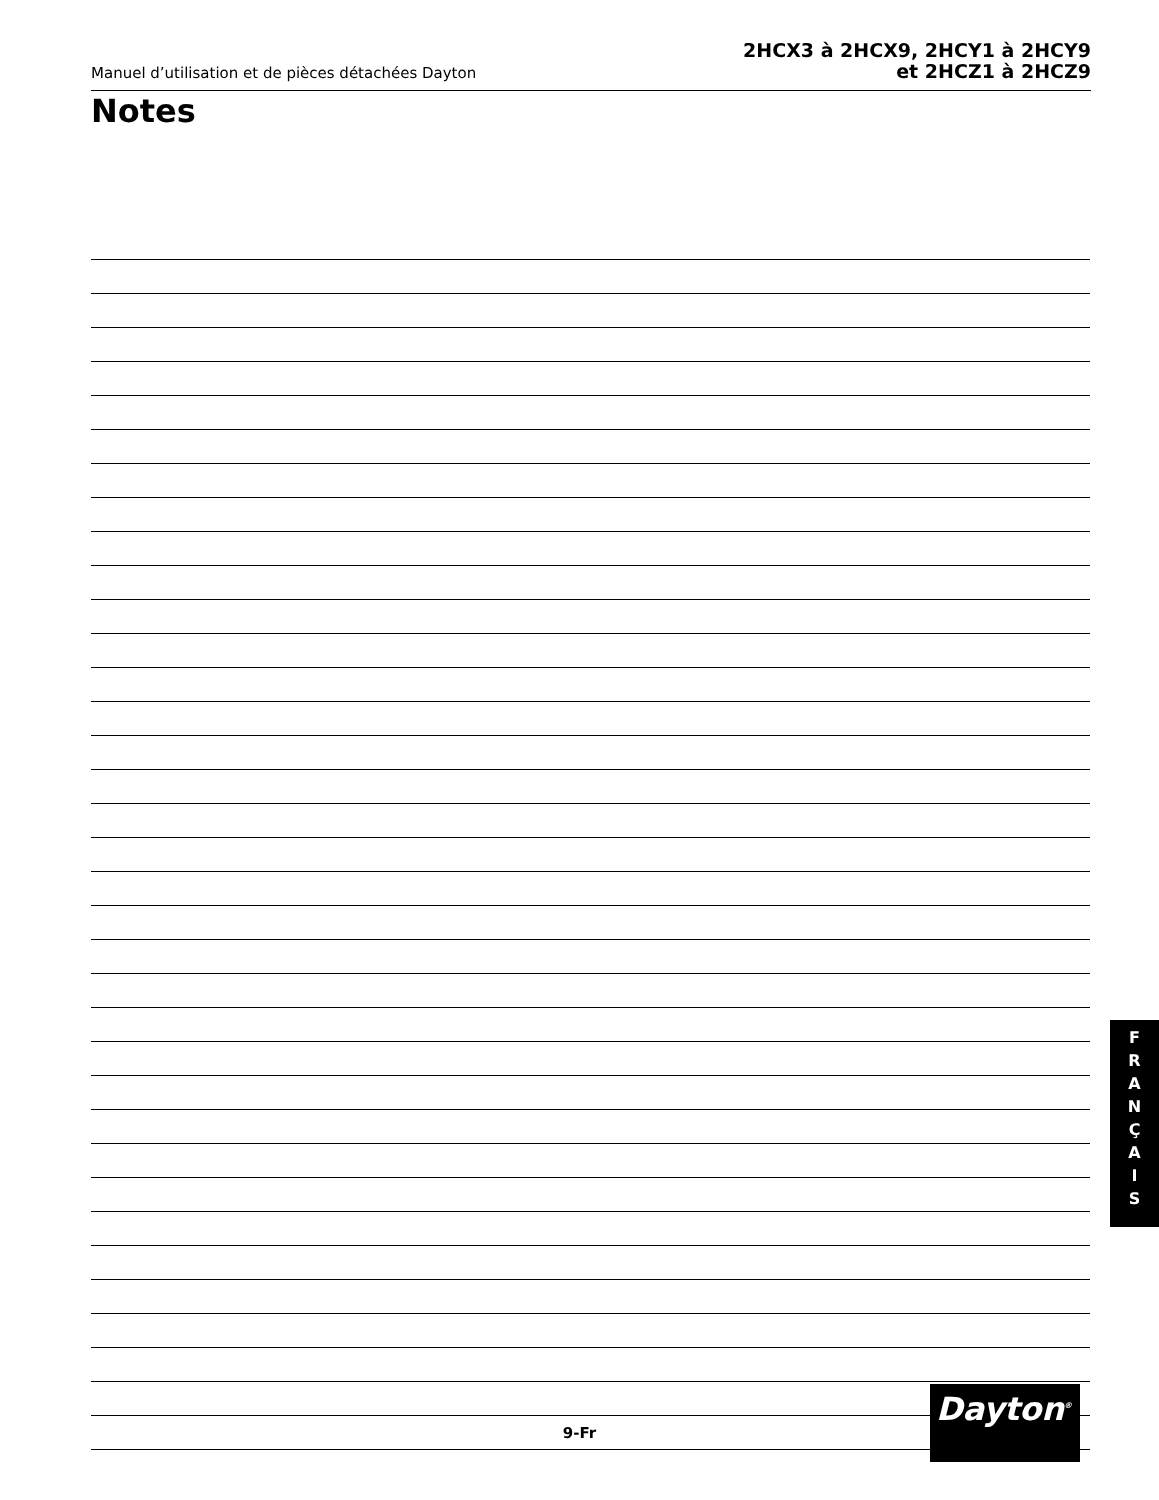Manuel d’utilisation et de pièces détachées Dayton
2HCX3 à 2HCX9, 2HCY1 à 2HCY9
et 2HCZ1 à 2HCZ9
Notes
F
R
A
N
Ç
A
I
S
Dayton<sup>®</sup>
9-Fr